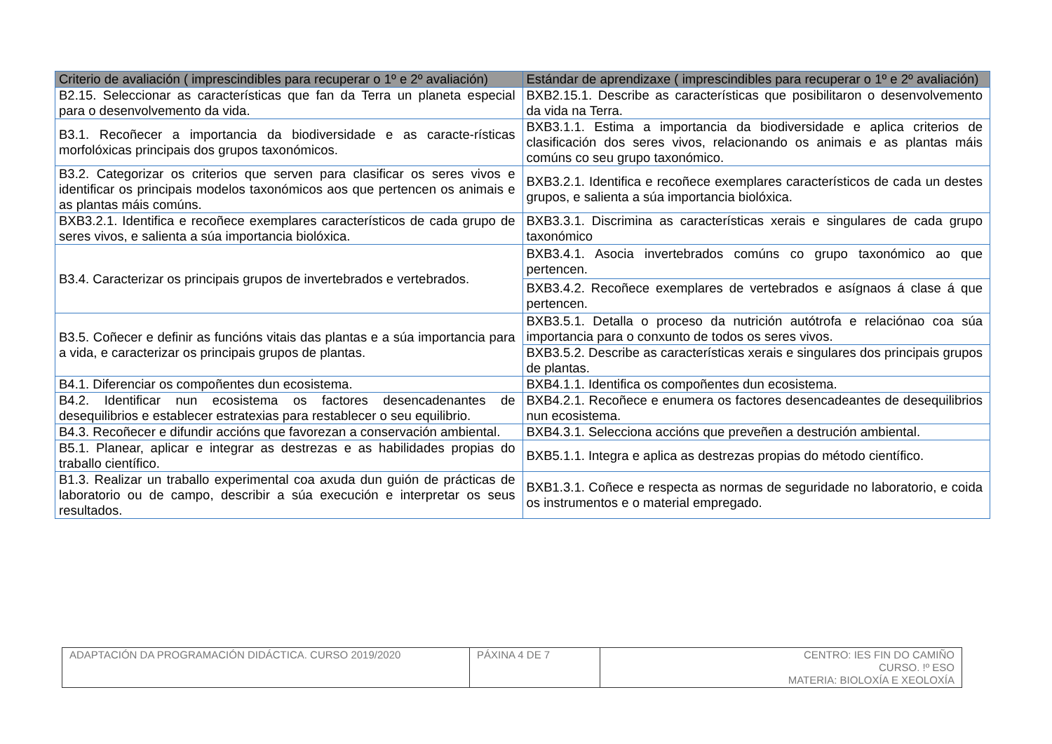| Criterio de avaliación ( imprescindibles para recuperar o 1º e 2º avaliación) | Estándar de aprendizaxe ( imprescindibles para recuperar o 1º e 2º avaliación) |
| --- | --- |
| B2.15. Seleccionar as características que fan da Terra un planeta especial para o desenvolvemento da vida. | BXB2.15.1. Describe as características que posibilitaron o desenvolvemento da vida na Terra. |
| B3.1. Recoñecer a importancia da biodiversidade e as caracte-rísticas morfolóxicas principais dos grupos taxonómicos. | BXB3.1.1. Estima a importancia da biodiversidade e aplica criterios de clasificación dos seres vivos, relacionando os animais e as plantas máis comúns co seu grupo taxonómico. |
| B3.2. Categorizar os criterios que serven para clasificar os seres vivos e identificar os principais modelos taxonómicos aos que pertencen os animais e as plantas máis comúns. | BXB3.2.1. Identifica e recoñece exemplares característicos de cada un destes grupos, e salienta a súa importancia biolóxica. |
| BXB3.2.1. Identifica e recoñece exemplares característicos de cada grupo de seres vivos, e salienta a súa importancia biolóxica. | BXB3.3.1. Discrimina as características xerais e singulares de cada grupo taxonómico |
| B3.4. Caracterizar os principais grupos de invertebrados e vertebrados. | BXB3.4.1. Asocia invertebrados comúns co grupo taxonómico ao que pertencen. |
| | BXB3.4.2. Recoñece exemplares de vertebrados e asígnaos á clase á que pertencen. |
| B3.5. Coñecer e definir as funcións vitais das plantas e a súa importancia para a vida, e caracterizar os principais grupos de plantas. | BXB3.5.1. Detalla o proceso da nutrición autótrofa e relaciónao coa súa importancia para o conxunto de todos os seres vivos. |
| | BXB3.5.2. Describe as características xerais e singulares dos principais grupos de plantas. |
| B4.1. Diferenciar os compoñentes dun ecosistema. | BXB4.1.1. Identifica os compoñentes dun ecosistema. |
| B4.2. Identificar nun ecosistema os factores desencadenantes de desequilibrios e establecer estratexias para restablecer o seu equilibrio. | BXB4.2.1. Recoñece e enumera os factores desencadeantes de desequilibrios nun ecosistema. |
| B4.3. Recoñecer e difundir accións que favorezan a conservación ambiental. | BXB4.3.1. Selecciona accións que preveñen a destrución ambiental. |
| B5.1. Planear, aplicar e integrar as destrezas e as habilidades propias do traballo científico. | BXB5.1.1. Integra e aplica as destrezas propias do método científico. |
| B1.3. Realizar un traballo experimental coa axuda dun guión de prácticas de laboratorio ou de campo, describir a súa execución e interpretar os seus resultados. | BXB1.3.1. Coñece e respecta as normas de seguridade no laboratorio, e coida os instrumentos e o material empregado. |
| ADAPTACIÓN DA PROGRAMACIÓN DIDÁCTICA. CURSO 2019/2020 | PÁXINA 4 DE 7 | CENTRO: IES FIN DO CAMIÑO CURSO. !º ESO MATERIA: BIOLOXÍA E XEOLOXÍA |